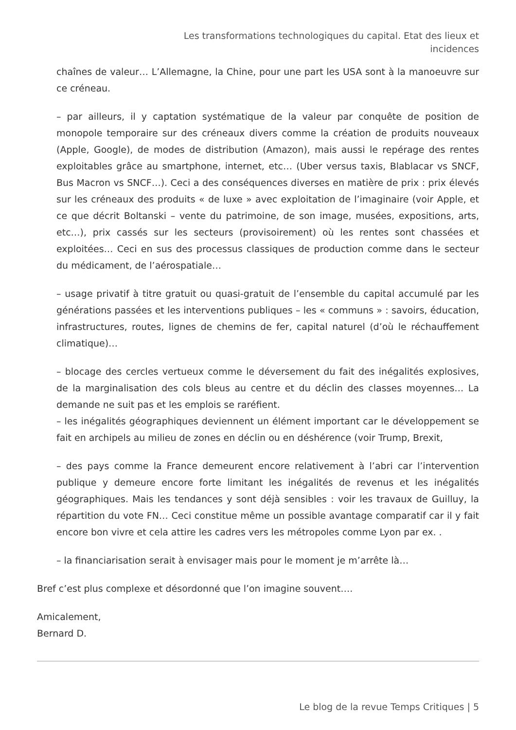Les transformations technologiques du capital. Etat des lieux et incidences
chaînes de valeur… L’Allemagne, la Chine, pour une part les USA sont à la manoeuvre sur ce créneau.
– par ailleurs, il y captation systématique de la valeur par conquête de position de monopole temporaire sur des créneaux divers comme la création de produits nouveaux (Apple, Google), de modes de distribution (Amazon), mais aussi le repérage des rentes exploitables grâce au smartphone, internet, etc… (Uber versus taxis, Blablacar vs SNCF, Bus Macron vs SNCF…). Ceci a des conséquences diverses en matière de prix : prix élevés sur les créneaux des produits « de luxe » avec exploitation de l’imaginaire (voir Apple, et ce que décrit Boltanski – vente du patrimoine, de son image, musées, expositions, arts, etc…), prix cassés sur les secteurs (provisoirement) où les rentes sont chassées et exploitées… Ceci en sus des processus classiques de production comme dans le secteur du médicament, de l’aérospatiale…
– usage privatif à titre gratuit ou quasi-gratuit de l’ensemble du capital accumulé par les générations passées et les interventions publiques – les « communs » : savoirs, éducation, infrastructures, routes, lignes de chemins de fer, capital naturel (d’où le réchauffement climatique)…
– blocage des cercles vertueux comme le déversement du fait des inégalités explosives, de la marginalisation des cols bleus au centre et du déclin des classes moyennes… La demande ne suit pas et les emplois se raréfient.
– les inégalités géographiques deviennent un élément important car le développement se fait en archipels au milieu de zones en déclin ou en déshérence (voir Trump, Brexit,
– des pays comme la France demeurent encore relativement à l’abri car l’intervention publique y demeure encore forte limitant les inégalités de revenus et les inégalités géographiques. Mais les tendances y sont déjà sensibles : voir les travaux de Guilluy, la répartition du vote FN… Ceci constitue même un possible avantage comparatif car il y fait encore bon vivre et cela attire les cadres vers les métropoles comme Lyon par ex. .
– la financiarisation serait à envisager mais pour le moment je m’arrête là…
Bref c’est plus complexe et désordonné que l’on imagine souvent….
Amicalement,
Bernard D.
Le blog de la revue Temps Critiques | 5